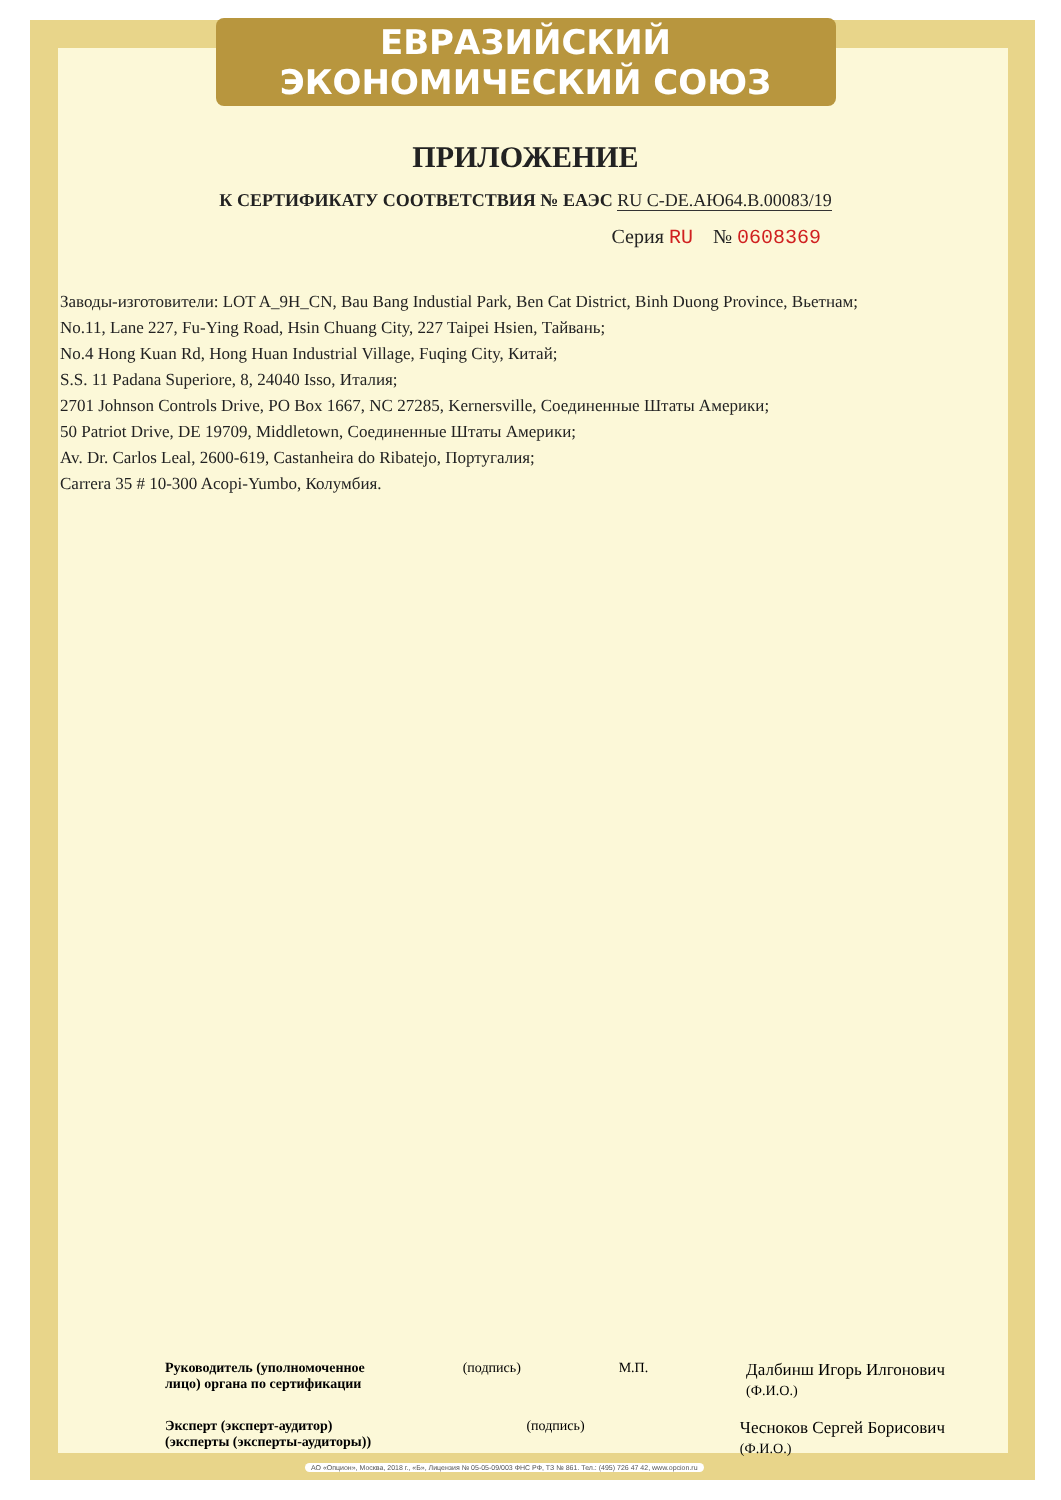ЕВРАЗИЙСКИЙ ЭКОНОМИЧЕСКИЙ СОЮЗ
ПРИЛОЖЕНИЕ
К СЕРТИФИКАТУ СООТВЕТСТВИЯ № ЕАЭС RU C-DE.АЮ64.В.00083/19
Серия RU № 0608369
Заводы-изготовители: LOT A_9H_CN, Bau Bang Industial Park, Ben Cat District, Binh Duong Province, Вьетнам;
No.11, Lane 227, Fu-Ying Road, Hsin Chuang City, 227 Taipei Hsien, Тайвань;
No.4 Hong Kuan Rd, Hong Huan Industrial Village, Fuqing City, Китай;
S.S. 11 Padana Superiore, 8, 24040 Isso, Италия;
2701 Johnson Controls Drive, PO Box 1667, NC 27285, Kernersville, Соединенные Штаты Америки;
50 Patriot Drive, DE 19709, Middletown, Соединенные Штаты Америки;
Av. Dr. Carlos Leal, 2600-619, Castanheira do Ribatejo, Португалия;
Carrera 35 # 10-300 Acopi-Yumbo, Колумбия.
Руководитель (уполномоченное
лицо) органа по сертификации (подпись) М.П. Далбинш Игорь Илгонович
(Ф.И.О.)
Эксперт (эксперт-аудитор)
(эксперты (эксперты-аудиторы)) (подпись) Чесноков Сергей Борисович
(Ф.И.О.)
АО «Опцион», Москва, 2018 г., «Б», Лицензия № 05-05-09/003 ФНС РФ, ТЗ № 861. Тел.: (495) 726 47 42, www.opcion.ru